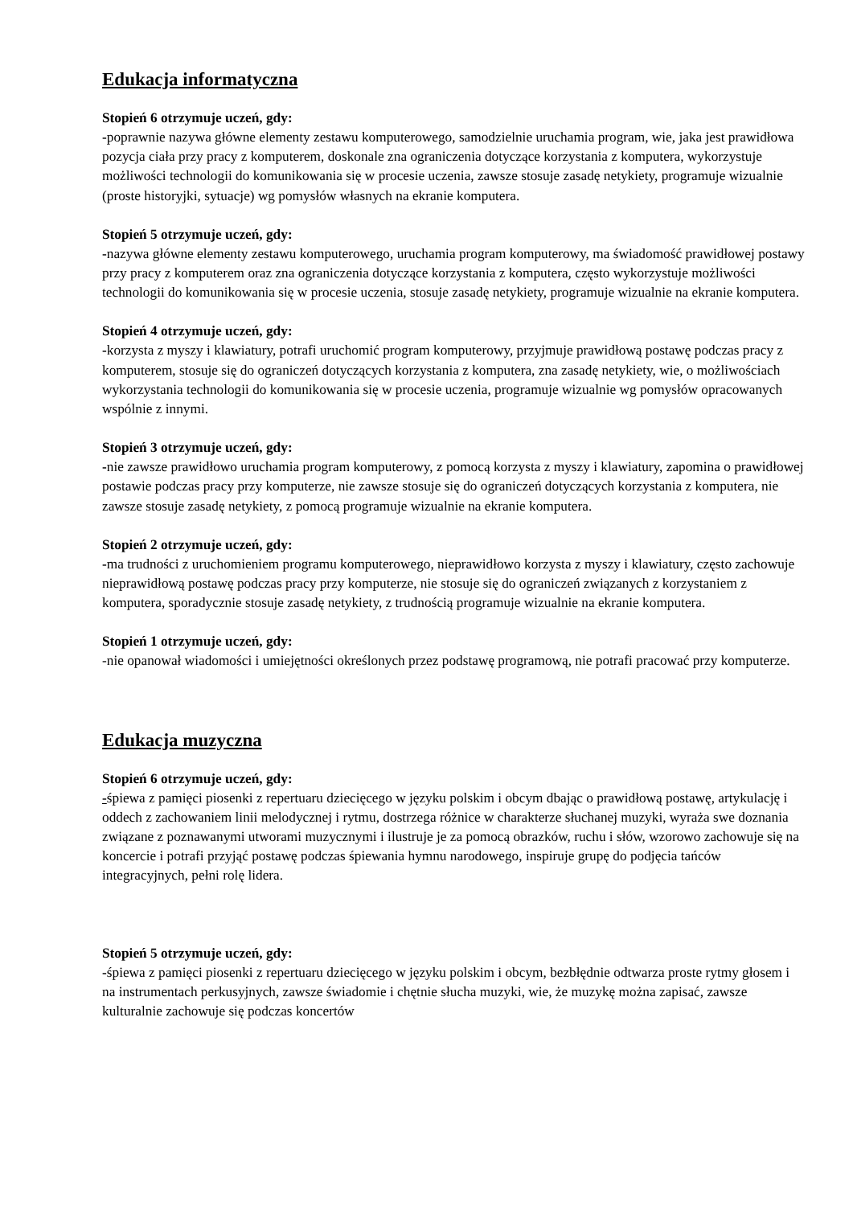Edukacja informatyczna
Stopień 6 otrzymuje uczeń, gdy:
-poprawnie nazywa główne elementy zestawu komputerowego, samodzielnie uruchamia program, wie, jaka jest prawidłowa pozycja ciała przy pracy z komputerem, doskonale zna ograniczenia dotyczące korzystania z komputera, wykorzystuje możliwości technologii do komunikowania się w procesie uczenia, zawsze stosuje zasadę netykiety, programuje wizualnie (proste historyjki, sytuacje) wg pomysłów własnych na ekranie komputera.
Stopień 5 otrzymuje uczeń, gdy:
-nazywa główne elementy zestawu komputerowego, uruchamia program komputerowy, ma świadomość prawidłowej postawy przy pracy z komputerem oraz zna ograniczenia dotyczące korzystania z komputera, często wykorzystuje możliwości technologii do komunikowania się w procesie uczenia, stosuje zasadę netykiety, programuje wizualnie na ekranie komputera.
Stopień 4 otrzymuje uczeń, gdy:
-korzysta z myszy i klawiatury, potrafi uruchomić program komputerowy, przyjmuje prawidłową postawę podczas pracy z komputerem, stosuje się do ograniczeń dotyczących korzystania z komputera, zna zasadę netykiety, wie, o możliwościach wykorzystania technologii do komunikowania się w procesie uczenia, programuje wizualnie wg pomysłów opracowanych wspólnie z innymi.
Stopień 3 otrzymuje uczeń, gdy:
-nie zawsze prawidłowo uruchamia program komputerowy, z pomocą korzysta z myszy i klawiatury, zapomina o prawidłowej postawie podczas pracy przy komputerze, nie zawsze stosuje się do ograniczeń dotyczących korzystania z komputera, nie zawsze stosuje zasadę netykiety, z pomocą programuje wizualnie na ekranie komputera.
Stopień 2 otrzymuje uczeń, gdy:
-ma trudności z uruchomieniem programu komputerowego, nieprawidłowo korzysta z myszy i klawiatury, często zachowuje nieprawidłową postawę podczas pracy przy komputerze, nie stosuje się do ograniczeń związanych z korzystaniem z komputera, sporadycznie stosuje zasadę netykiety, z trudnością programuje wizualnie na ekranie komputera.
Stopień 1 otrzymuje uczeń, gdy:
-nie opanował wiadomości i umiejętności określonych przez podstawę programową, nie potrafi pracować przy komputerze.
Edukacja muzyczna
Stopień 6 otrzymuje uczeń, gdy:
-śpiewa z pamięci piosenki z repertuaru dziecięcego w języku polskim i obcym dbając o prawidłową postawę, artykulację i oddech z zachowaniem linii melodycznej i rytmu, dostrzega różnice w charakterze słuchanej muzyki, wyraża swe doznania związane z poznawanymi utworami muzycznymi i ilustruje je za pomocą obrazków, ruchu i słów, wzorowo zachowuje się na koncercie i potrafi przyjąć postawę podczas śpiewania hymnu narodowego, inspiruje grupę do podjęcia tańców integracyjnych, pełni rolę lidera.
Stopień 5 otrzymuje uczeń, gdy:
-śpiewa z pamięci piosenki z repertuaru dziecięcego w języku polskim i obcym, bezbłędnie odtwarza proste rytmy głosem i na instrumentach perkusyjnych, zawsze świadomie i chętnie słucha muzyki, wie, że muzykę można zapisać, zawsze kulturalnie zachowuje się podczas koncertów